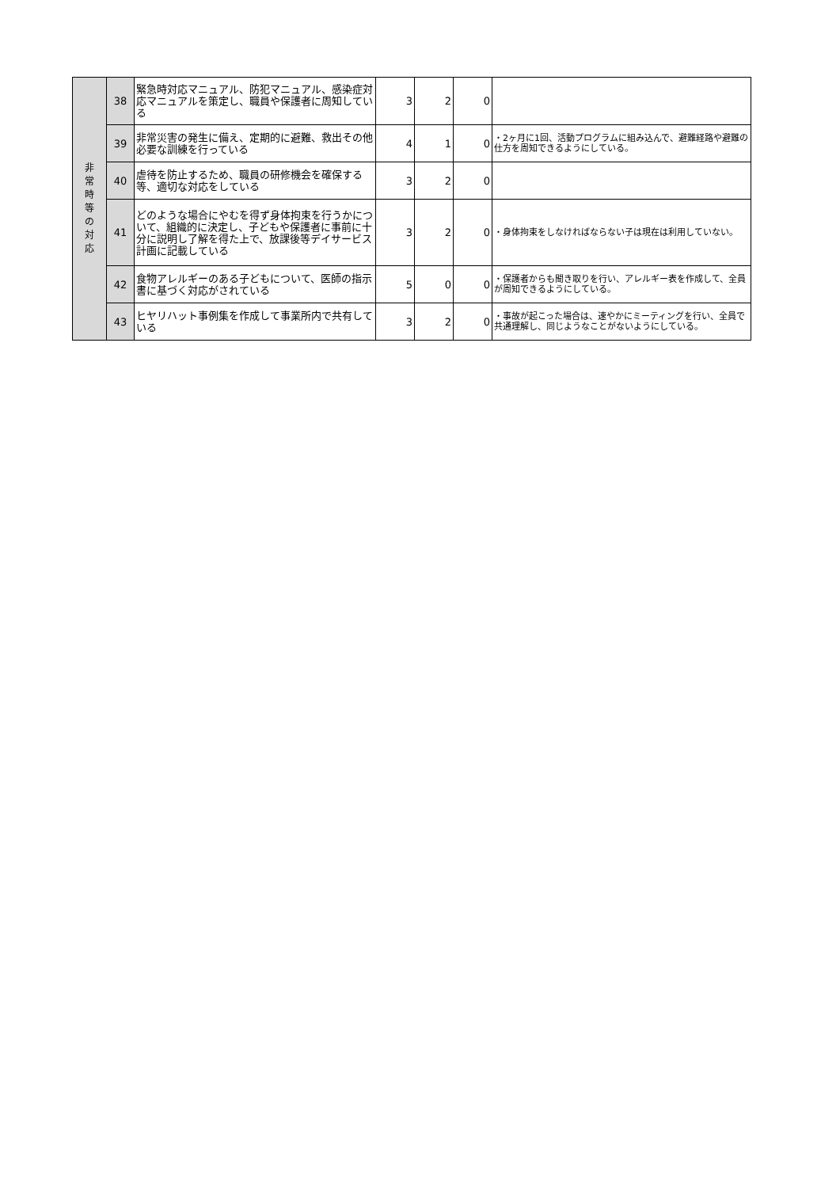| 非 常 時 等 の 対 応 | 38 | 緊急時対応マニュアル、防犯マニュアル、感染症対応マニュアルを策定し、職員や保護者に周知している | 3 | 2 | 0 | |
| | 39 | 非常災害の発生に備え、定期的に避難、救出その他必要な訓練を行っている | 4 | 1 | 0 | ・2ヶ月に1回、活動プログラムに組み込んで、避難経路や避難の仕方を周知できるようにしている。 |
| | 40 | 虐待を防止するため、職員の研修機会を確保する等、適切な対応をしている | 3 | 2 | 0 | |
| | 41 | どのような場合にやむを得ず身体拘束を行うかについて、組織的に決定し、子どもや保護者に事前に十分に説明し了解を得た上で、放課後等デイサービス計画に記載している | 3 | 2 | 0 | ・身体拘束をしなければならない子は現在は利用していない。 |
| | 42 | 食物アレルギーのある子どもについて、医師の指示書に基づく対応がされている | 5 | 0 | 0 | ・保護者からも聞き取りを行い、アレルギー表を作成して、全員が周知できるようにしている。 |
| | 43 | ヒヤリハット事例集を作成して事業所内で共有している | 3 | 2 | 0 | ・事故が起こった場合は、速やかにミーティングを行い、全員で共通理解し、同じようなことがないようにしている。 |